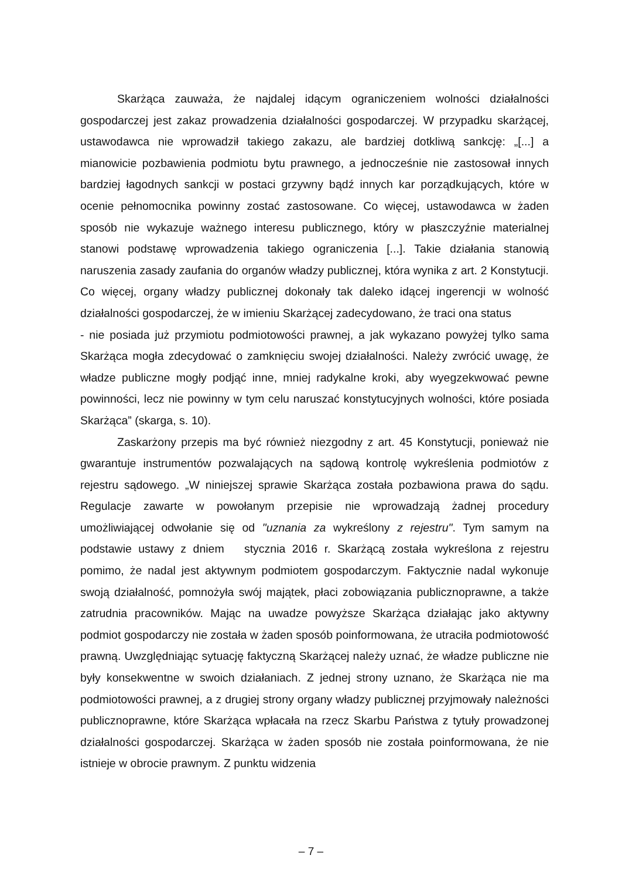Skarżąca zauważa, że najdalej idącym ograniczeniem wolności działalności gospodarczej jest zakaz prowadzenia działalności gospodarczej. W przypadku skarżącej, ustawodawca nie wprowadził takiego zakazu, ale bardziej dotkliwą sankcję: „[...] a mianowicie pozbawienia podmiotu bytu prawnego, a jednocześnie nie zastosował innych bardziej łagodnych sankcji w postaci grzywny bądź innych kar porządkujących, które w ocenie pełnomocnika powinny zostać zastosowane. Co więcej, ustawodawca w żaden sposób nie wykazuje ważnego interesu publicznego, który w płaszczyźnie materialnej stanowi podstawę wprowadzenia takiego ograniczenia [...]. Takie działania stanowią naruszenia zasady zaufania do organów władzy publicznej, która wynika z art. 2 Konstytucji. Co więcej, organy władzy publicznej dokonały tak daleko idącej ingerencji w wolność działalności gospodarczej, że w imieniu Skarżącej zadecydowano, że traci ona status
- nie posiada już przymiotu podmiotowości prawnej, a jak wykazano powyżej tylko sama Skarżąca mogła zdecydować o zamknięciu swojej działalności. Należy zwrócić uwagę, że władze publiczne mogły podjąć inne, mniej radykalne kroki, aby wyegzekwować pewne powinności, lecz nie powinny w tym celu naruszać konstytucyjnych wolności, które posiada Skarżąca” (skarga, s. 10).
Zaskarżony przepis ma być również niezgodny z art. 45 Konstytucji, ponieważ nie gwarantuje instrumentów pozwalających na sądową kontrolę wykreślenia podmiotów z rejestru sądowego. „W niniejszej sprawie Skarżąca została pozbawiona prawa do sądu. Regulacje zawarte w powołanym przepisie nie wprowadzają żadnej procedury umożliwiającej odwołanie się od "uznania za wykreślony z rejestru". Tym samym na podstawie ustawy z dniem stycznia 2016 r. Skarżącą została wykreślona z rejestru pomimo, że nadal jest aktywnym podmiotem gospodarczym. Faktycznie nadal wykonuje swoją działalność, pomnożyła swój majątek, płaci zobowiązania publicznoprawne, a także zatrudnia pracowników. Mając na uwadze powyższe Skarżąca działając jako aktywny podmiot gospodarczy nie została w żaden sposób poinformowana, że utraciła podmiotowość prawną. Uwzględniając sytuację faktyczną Skarżącej należy uznać, że władze publiczne nie były konsekwentne w swoich działaniach. Z jednej strony uznano, że Skarżąca nie ma podmiotowości prawnej, a z drugiej strony organy władzy publicznej przyjmowały należności publicznoprawne, które Skarżąca wpłacała na rzecz Skarbu Państwa z tytuły prowadzonej działalności gospodarczej. Skarżąca w żaden sposób nie została poinformowana, że nie istnieje w obrocie prawnym. Z punktu widzenia
– 7 –